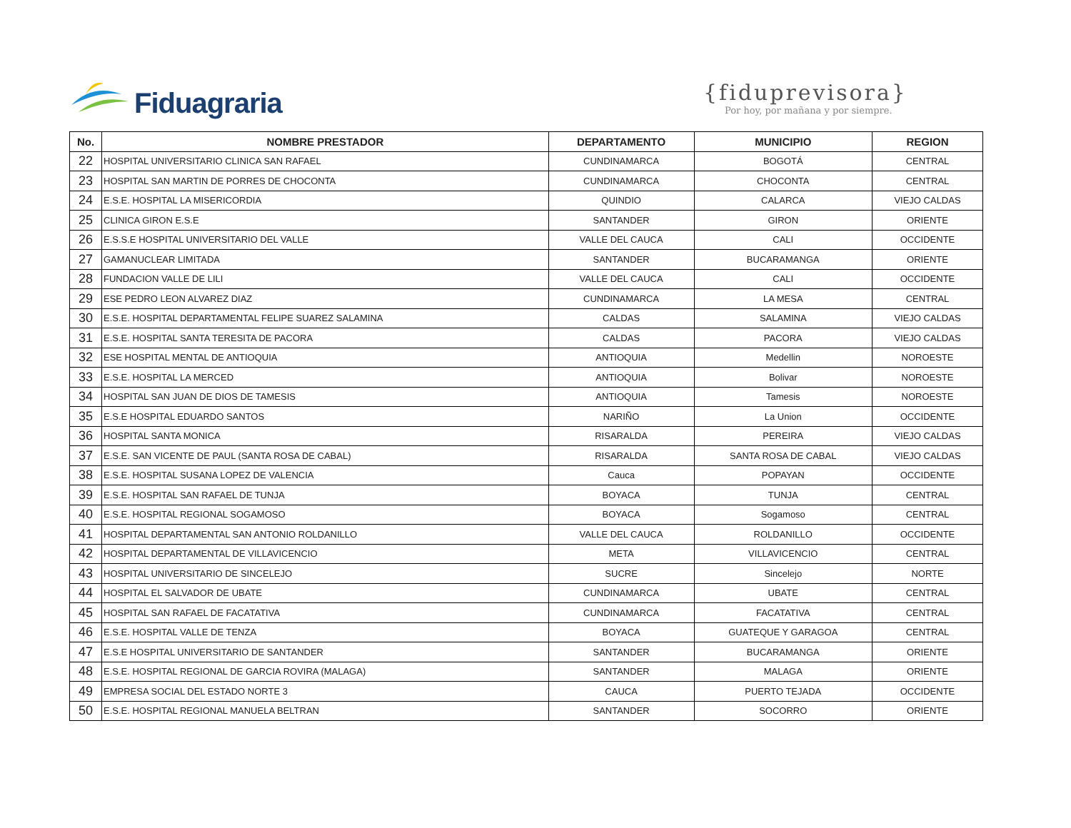Fiduagraria
{fiduprevisora}
Por hoy, por mañana y por siempre.
| No. | NOMBRE PRESTADOR | DEPARTAMENTO | MUNICIPIO | REGION |
| --- | --- | --- | --- | --- |
| 22 | HOSPITAL UNIVERSITARIO CLINICA SAN RAFAEL | CUNDINAMARCA | BOGOTÁ | CENTRAL |
| 23 | HOSPITAL SAN MARTIN DE PORRES DE CHOCONTA | CUNDINAMARCA | CHOCONTA | CENTRAL |
| 24 | E.S.E. HOSPITAL LA MISERICORDIA | QUINDIO | CALARCA | VIEJO CALDAS |
| 25 | CLINICA GIRON E.S.E | SANTANDER | GIRON | ORIENTE |
| 26 | E.S.S.E HOSPITAL UNIVERSITARIO DEL VALLE | VALLE DEL CAUCA | CALI | OCCIDENTE |
| 27 | GAMANUCLEAR LIMITADA | SANTANDER | BUCARAMANGA | ORIENTE |
| 28 | FUNDACION VALLE DE LILI | VALLE DEL CAUCA | CALI | OCCIDENTE |
| 29 | ESE PEDRO LEON ALVAREZ DIAZ | CUNDINAMARCA | LA MESA | CENTRAL |
| 30 | E.S.E. HOSPITAL DEPARTAMENTAL FELIPE SUAREZ SALAMINA | CALDAS | SALAMINA | VIEJO CALDAS |
| 31 | E.S.E. HOSPITAL SANTA TERESITA DE PACORA | CALDAS | PACORA | VIEJO CALDAS |
| 32 | ESE HOSPITAL MENTAL DE ANTIOQUIA | ANTIOQUIA | Medellin | NOROESTE |
| 33 | E.S.E. HOSPITAL LA MERCED | ANTIOQUIA | Bolivar | NOROESTE |
| 34 | HOSPITAL SAN JUAN DE DIOS DE TAMESIS | ANTIOQUIA | Tamesis | NOROESTE |
| 35 | E.S.E HOSPITAL EDUARDO SANTOS | NARIÑO | La Union | OCCIDENTE |
| 36 | HOSPITAL SANTA MONICA | RISARALDA | PEREIRA | VIEJO CALDAS |
| 37 | E.S.E. SAN VICENTE DE PAUL (SANTA ROSA DE CABAL) | RISARALDA | SANTA ROSA DE CABAL | VIEJO CALDAS |
| 38 | E.S.E. HOSPITAL SUSANA LOPEZ DE VALENCIA | Cauca | POPAYAN | OCCIDENTE |
| 39 | E.S.E. HOSPITAL SAN RAFAEL DE TUNJA | BOYACA | TUNJA | CENTRAL |
| 40 | E.S.E. HOSPITAL REGIONAL SOGAMOSO | BOYACA | Sogamoso | CENTRAL |
| 41 | HOSPITAL DEPARTAMENTAL SAN ANTONIO ROLDANILLO | VALLE DEL CAUCA | ROLDANILLO | OCCIDENTE |
| 42 | HOSPITAL DEPARTAMENTAL DE VILLAVICENCIO | META | VILLAVICENCIO | CENTRAL |
| 43 | HOSPITAL UNIVERSITARIO DE SINCELEJO | SUCRE | Sincelejo | NORTE |
| 44 | HOSPITAL EL SALVADOR DE UBATE | CUNDINAMARCA | UBATE | CENTRAL |
| 45 | HOSPITAL SAN RAFAEL DE FACATATIVA | CUNDINAMARCA | FACATATIVA | CENTRAL |
| 46 | E.S.E. HOSPITAL VALLE DE TENZA | BOYACA | GUATEQUE Y GARAGOA | CENTRAL |
| 47 | E.S.E HOSPITAL UNIVERSITARIO DE SANTANDER | SANTANDER | BUCARAMANGA | ORIENTE |
| 48 | E.S.E. HOSPITAL REGIONAL DE GARCIA ROVIRA (MALAGA) | SANTANDER | MALAGA | ORIENTE |
| 49 | EMPRESA SOCIAL DEL ESTADO NORTE 3 | CAUCA | PUERTO TEJADA | OCCIDENTE |
| 50 | E.S.E. HOSPITAL REGIONAL MANUELA BELTRAN | SANTANDER | SOCORRO | ORIENTE |